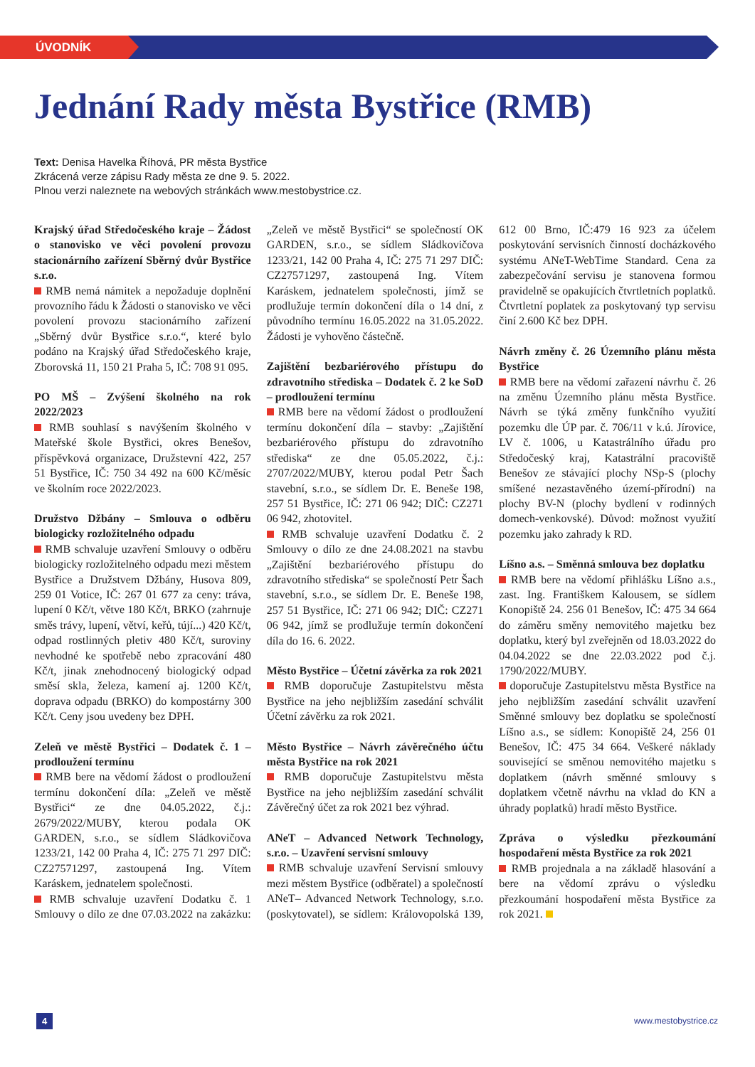ÚVODNÍK
Jednání Rady města Bystřice (RMB)
Text: Denisa Havelka Říhová, PR města Bystřice
Zkrácená verze zápisu Rady města ze dne 9. 5. 2022.
Plnou verzi naleznete na webových stránkách www.mestobystrice.cz.
Krajský úřad Středočeského kraje – Žádost o stanovisko ve věci povolení provozu stacionárního zařízení Sběrný dvůr Bystřice s.r.o.
RMB nemá námitek a nepožaduje doplnění provozního řádu k Žádosti o stanovisko ve věci povolení provozu stacionárního zařízení „Sběrný dvůr Bystřice s.r.o.“, které bylo podáno na Krajský úřad Středočeského kraje, Zborovská 11, 150 21 Praha 5, IČ: 708 91 095.
PO MŠ – Zvýšení školného na rok 2022/2023
RMB souhlasí s navýšením školného v Mateřské škole Bystřici, okres Benešov, příspěvková organizace, Družstevní 422, 257 51 Bystřice, IČ: 750 34 492 na 600 Kč/měsíc ve školním roce 2022/2023.
Družstvo Džbány – Smlouva o odběru biologicky rozložitelného odpadu
RMB schvaluje uzavření Smlouvy o odběru biologicky rozložitelného odpadu mezi městem Bystřice a Družstvem Džbány, Husova 809, 259 01 Votice, IČ: 267 01 677 za ceny: tráva, lupení 0 Kč/t, větve 180 Kč/t, BRKO (zahrnuje směs trávy, lupení, větví, keřů, tújí...) 420 Kč/t, odpad rostlinných pletiv 480 Kč/t, suroviny nevhodné ke spotřebě nebo zpracování 480 Kč/t, jinak znehodnocený biologický odpad směsí skla, železa, kamení aj. 1200 Kč/t, doprava odpadu (BRKO) do kompostárny 300 Kč/t. Ceny jsou uvedeny bez DPH.
Zeleň ve městě Bystřici – Dodatek č. 1 – prodloužení termínu
RMB bere na vědomí žádost o prodloužení termínu dokončení díla: „Zeleň ve městě Bystřici“ ze dne 04.05.2022, č.j.: 2679/2022/MUBY, kterou podala OK GARDEN, s.r.o., se sídlem Sládkovičova 1233/21, 142 00 Praha 4, IČ: 275 71 297 DIČ: CZ27571297, zastoupená Ing. Vítem Karáskem, jednatelem společnosti.
RMB schvaluje uzavření Dodatku č. 1 Smlouvy o dílo ze dne 07.03.2022 na zakázku: „Zeleň ve městě Bystřici“ se společností OK GARDEN, s.r.o., se sídlem Sládkovičova 1233/21, 142 00 Praha 4, IČ: 275 71 297 DIČ: CZ27571297, zastoupená Ing. Vítem Karáskem, jednatelem společnosti, jímž se prodlužuje termín dokončení díla o 14 dní, z původního termínu 16.05.2022 na 31.05.2022. Žádosti je vyhověno částečně.
Zajištění bezbariérového přístupu do zdravotního střediska – Dodatek č. 2 ke SoD – prodloužení termínu
RMB bere na vědomí žádost o prodloužení termínu dokončení díla – stavby: „Zajištění bezbariérového přístupu do zdravotního střediska“ ze dne 05.05.2022, č.j.: 2707/2022/MUBY, kterou podal Petr Šach stavební, s.r.o., se sídlem Dr. E. Beneše 198, 257 51 Bystřice, IČ: 271 06 942; DIČ: CZ271 06 942, zhotovitel.
RMB schvaluje uzavření Dodatku č. 2 Smlouvy o dílo ze dne 24.08.2021 na stavbu „Zajištění bezbariérového přístupu do zdravotního střediska“ se společností Petr Šach stavební, s.r.o., se sídlem Dr. E. Beneše 198, 257 51 Bystřice, IČ: 271 06 942; DIČ: CZ271 06 942, jímž se prodlužuje termín dokončení díla do 16. 6. 2022.
Město Bystřice – Účetní závěrka za rok 2021
RMB doporučuje Zastupitelstvu města Bystřice na jeho nejbližším zasedání schválit Účetní závěrku za rok 2021.
Město Bystřice – Návrh závěrečného účtu města Bystřice na rok 2021
RMB doporučuje Zastupitelstvu města Bystřice na jeho nejbližším zasedání schválit Závěrečný účet za rok 2021 bez výhrad.
ANeT – Advanced Network Technology, s.r.o. – Uzavření servisní smlouvy
RMB schvaluje uzavření Servisní smlouvy mezi městem Bystřice (odběratel) a společností ANeT– Advanced Network Technology, s.r.o. (poskytovatel), se sídlem: Královopolská 139, 612 00 Brno, IČ:479 16 923 za účelem poskytování servisních činností docházkového systému ANeT-WebTime Standard. Cena za zabezpečování servisu je stanovena formou pravidelně se opakujících čtvrtletních poplatků. Čtvrtletní poplatek za poskytovaný typ servisu činí 2.600 Kč bez DPH.
Návrh změny č. 26 Územního plánu města Bystřice
RMB bere na vědomí zařazení návrhu č. 26 na změnu Územního plánu města Bystřice. Návrh se týká změny funkčního využití pozemku dle ÚP par. č. 706/11 v k.ú. Jírovice, LV č. 1006, u Katastrálního úřadu pro Středočeský kraj, Katastrální pracoviště Benešov ze stávající plochy NSp-S (plochy smíšené nezastavěného území-přírodní) na plochy BV-N (plochy bydlení v rodinných domech-venkovské). Důvod: možnost využití pozemku jako zahrady k RD.
Líšno a.s. – Směnná smlouva bez doplatku
RMB bere na vědomí přihlášku Líšno a.s., zast. Ing. Františkem Kalousem, se sídlem Konopiště 24. 256 01 Benešov, IČ: 475 34 664 do záměru směny nemovitého majetku bez doplatku, který byl zveřejněn od 18.03.2022 do 04.04.2022 se dne 22.03.2022 pod č.j. 1790/2022/MUBY.
doporučuje Zastupitelstvu města Bystřice na jeho nejbližším zasedání schválit uzavření Směnné smlouvy bez doplatku se společností Líšno a.s., se sídlem: Konopiště 24, 256 01 Benešov, IČ: 475 34 664. Veškeré náklady související se směnou nemovitého majetku s doplatkem (návrh směnné smlouvy s doplatkem včetně návrhu na vklad do KN a úhrady poplatků) hradí město Bystřice.
Zpráva o výsledku přezkoumání hospodaření města Bystřice za rok 2021
RMB projednala a na základě hlasování a bere na vědomí zprávu o výsledku přezkoumání hospodaření města Bystřice za rok 2021.
4 www.mestobystrice.cz